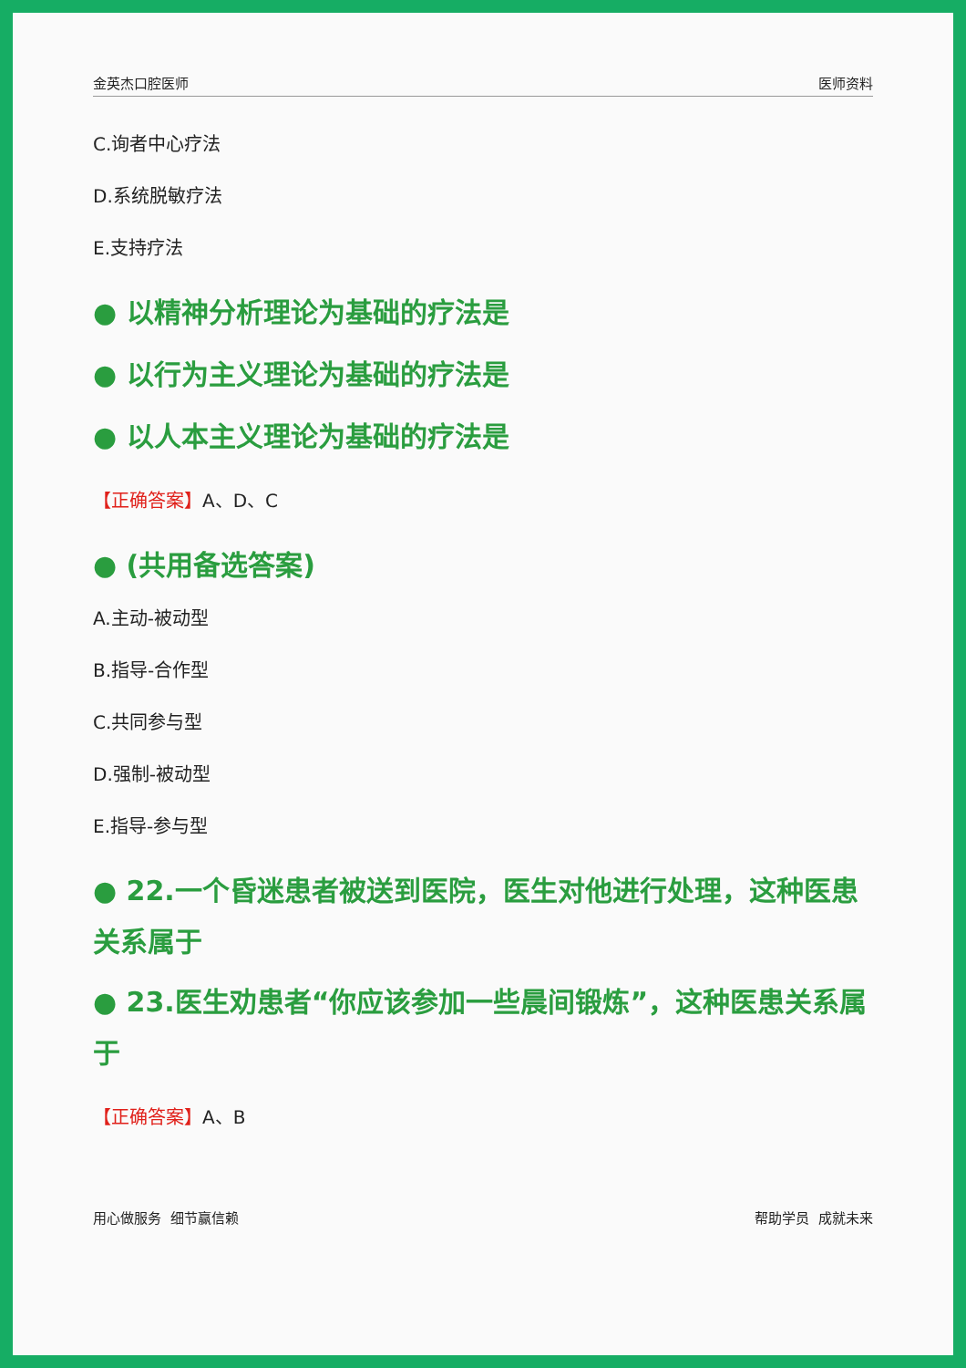金英杰口腔医师 医师资料
C.询者中心疗法
D.系统脱敏疗法
E.支持疗法
● 以精神分析理论为基础的疗法是
● 以行为主义理论为基础的疗法是
● 以人本主义理论为基础的疗法是
【正确答案】A、D、C
● (共用备选答案)
A.主动-被动型
B.指导-合作型
C.共同参与型
D.强制-被动型
E.指导-参与型
● 22.一个昏迷患者被送到医院，医生对他进行处理，这种医患关系属于
● 23.医生劝患者“你应该参加一些晨间锻炼”，这种医患关系属于
【正确答案】A、B
用心做服务 细节赢信赖 帮助学员 成就未来